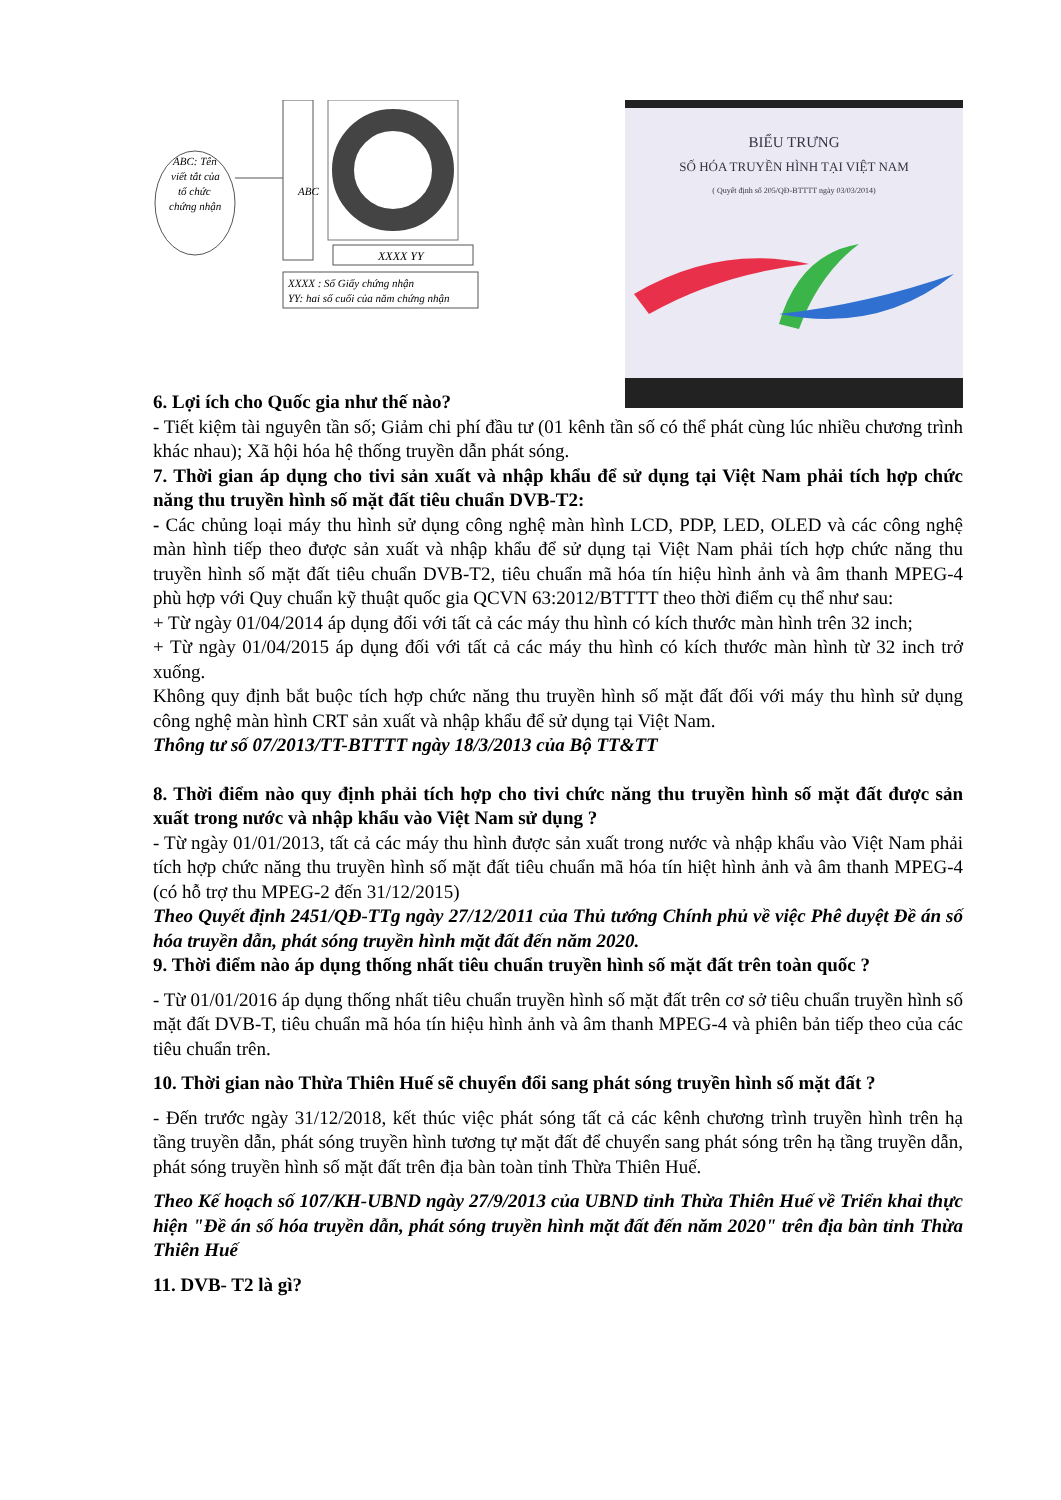ABC: Tên
viết tắt của
tổ chức
chứng nhận
ABC
XXXX YY
XXXX : Số Giấy chứng nhận
YY: hai số cuối của năm chứng nhận
BIỂU TRƯNG
SỐ HÓA TRUYỀN HÌNH TẠI VIỆT NAM
( Quyết định số 205/QĐ-BTTTT ngày 03/03/2014)
6. Lợi ích cho Quốc gia như thế nào?
- Tiết kiệm tài nguyên tần số; Giảm chi phí đầu tư (01 kênh tần số có thể phát cùng lúc nhiều chương trình khác nhau); Xã hội hóa hệ thống truyền dẫn phát sóng.
7. Thời gian áp dụng cho tivi sản xuất và nhập khẩu để sử dụng tại Việt Nam phải tích hợp chức năng thu truyền hình số mặt đất tiêu chuẩn DVB-T2:
- Các chủng loại máy thu hình sử dụng công nghệ màn hình LCD, PDP, LED, OLED và các công nghệ màn hình tiếp theo được sản xuất và nhập khẩu để sử dụng tại Việt Nam phải tích hợp chức năng thu truyền hình số mặt đất tiêu chuẩn DVB-T2, tiêu chuẩn mã hóa tín hiệu hình ảnh và âm thanh MPEG-4 phù hợp với Quy chuẩn kỹ thuật quốc gia QCVN 63:2012/BTTTT theo thời điểm cụ thể như sau:
+ Từ ngày 01/04/2014 áp dụng đối với tất cả các máy thu hình có kích thước màn hình trên 32 inch;
+ Từ ngày 01/04/2015 áp dụng đối với tất cả các máy thu hình có kích thước màn hình từ 32 inch trở xuống.
Không quy định bắt buộc tích hợp chức năng thu truyền hình số mặt đất đối với máy thu hình sử dụng công nghệ màn hình CRT sản xuất và nhập khẩu để sử dụng tại Việt Nam.
Thông tư số 07/2013/TT-BTTTT ngày 18/3/2013 của Bộ TT&TT
8. Thời điểm nào quy định phải tích hợp cho tivi chức năng thu truyền hình số mặt đất được sản xuất trong nước và nhập khẩu vào Việt Nam sử dụng ?
- Từ ngày 01/01/2013, tất cả các máy thu hình được sản xuất trong nước và nhập khẩu vào Việt Nam phải tích hợp chức năng thu truyền hình số mặt đất tiêu chuẩn mã hóa tín hiệt hình ảnh và âm thanh MPEG-4 (có hỗ trợ thu MPEG-2 đến 31/12/2015)
Theo Quyết định 2451/QĐ-TTg ngày 27/12/2011 của Thủ tướng Chính phủ về việc Phê duyệt Đề án số hóa truyền dẫn, phát sóng truyền hình mặt đất đến năm 2020.
9. Thời điểm nào áp dụng thống nhất tiêu chuẩn truyền hình số mặt đất trên toàn quốc ?
- Từ 01/01/2016 áp dụng thống nhất tiêu chuẩn truyền hình số mặt đất trên cơ sở tiêu chuẩn truyền hình số mặt đất DVB-T, tiêu chuẩn mã hóa tín hiệu hình ảnh và âm thanh MPEG-4 và phiên bản tiếp theo của các tiêu chuẩn trên.
10. Thời gian nào Thừa Thiên Huế sẽ chuyển đổi sang phát sóng truyền hình số mặt đất ?
- Đến trước ngày 31/12/2018, kết thúc việc phát sóng tất cả các kênh chương trình truyền hình trên hạ tầng truyền dẫn, phát sóng truyền hình tương tự mặt đất để chuyển sang phát sóng trên hạ tầng truyền dẫn, phát sóng truyền hình số mặt đất trên địa bàn toàn tỉnh Thừa Thiên Huế.
Theo Kế hoạch số 107/KH-UBND ngày 27/9/2013 của UBND tỉnh Thừa Thiên Huế về Triển khai thực hiện "Đề án số hóa truyền dẫn, phát sóng truyền hình mặt đất đến năm 2020" trên địa bàn tỉnh Thừa Thiên Huế
11. DVB- T2 là gì?